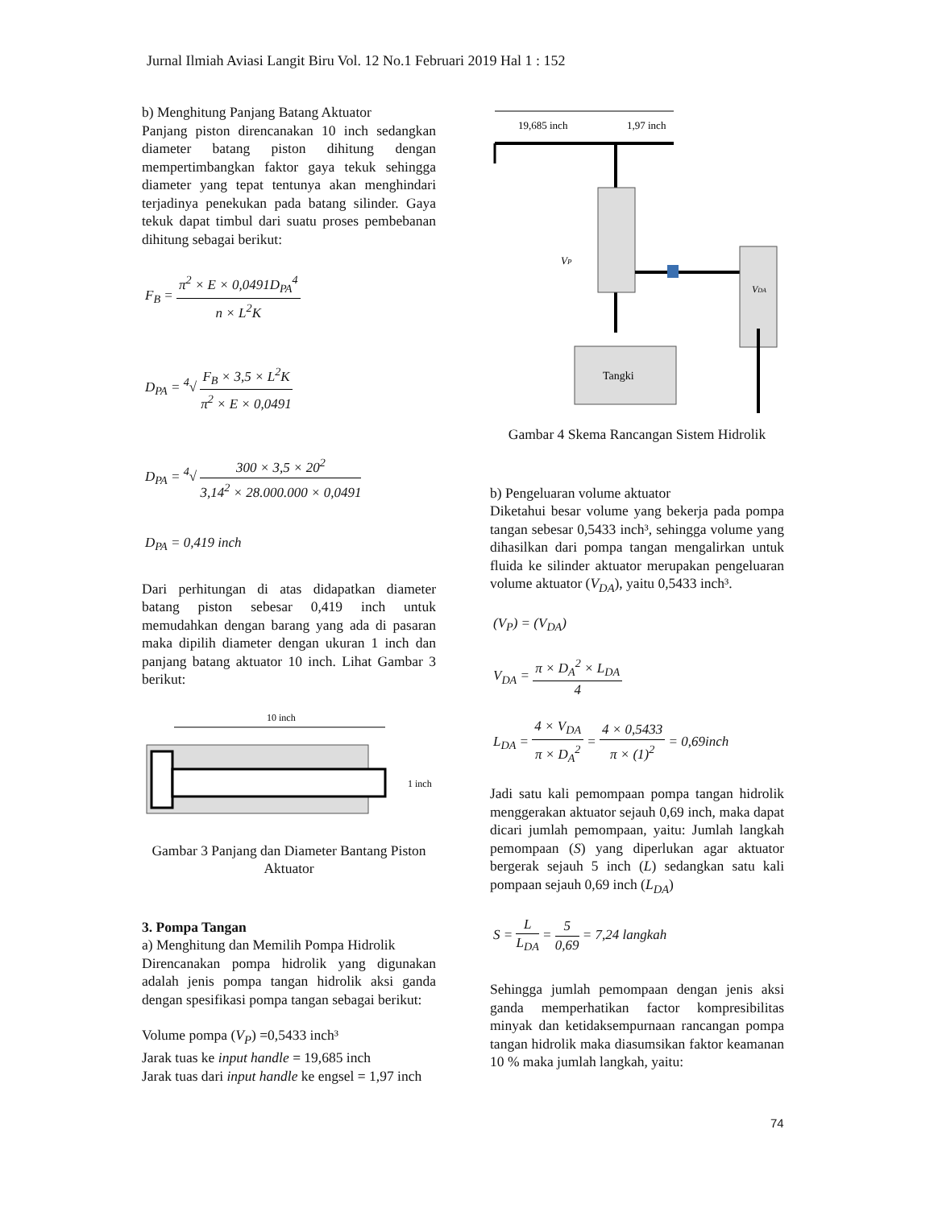Jurnal Ilmiah Aviasi Langit Biru Vol. 12 No.1 Februari 2019 Hal 1 : 152
b) Menghitung Panjang Batang Aktuator
Panjang piston direncanakan 10 inch sedangkan diameter batang piston dihitung dengan mempertimbangkan faktor gaya tekuk sehingga diameter yang tepat tentunya akan menghindari terjadinya penekukan pada batang silinder. Gaya tekuk dapat timbul dari suatu proses pembebanan dihitung sebagai berikut:
F<sub>B</sub> = π<sup>2</sup> × E × 0,0491D<sub>PA</sub><sup>4</sup> n × L<sup>2</sup>K
D<sub>PA</sub> = <sup>4</sup>√ F<sub>B</sub> × 3,5 × L<sup>2</sup>K π<sup>2</sup> × E × 0,0491
D<sub>PA</sub> = <sup>4</sup>√ 300 × 3,5 × 20<sup>2</sup> 3,14<sup>2</sup> × 28.000.000 × 0,0491
D<sub>PA</sub> = 0,419 inch
Dari perhitungan di atas didapatkan diameter batang piston sebesar 0,419 inch untuk memudahkan dengan barang yang ada di pasaran maka dipilih diameter dengan ukuran 1 inch dan panjang batang aktuator 10 inch. Lihat Gambar 3 berikut:
10 inch
1 inch
Gambar 3 Panjang dan Diameter Bantang Piston Aktuator
3. Pompa Tangan
a) Menghitung dan Memilih Pompa Hidrolik
Direncanakan pompa hidrolik yang digunakan adalah jenis pompa tangan hidrolik aksi ganda dengan spesifikasi pompa tangan sebagai berikut:
Volume pompa (V<sub>P</sub>) =0,5433 inch³
Jarak tuas ke input handle = 19,685 inch
Jarak tuas dari input handle ke engsel = 1,97 inch
19,685 inch
1,97 inch
VP
VDA
Tangki
Gambar 4 Skema Rancangan Sistem Hidrolik
b) Pengeluaran volume aktuator
Diketahui besar volume yang bekerja pada pompa tangan sebesar 0,5433 inch³, sehingga volume yang dihasilkan dari pompa tangan mengalirkan untuk fluida ke silinder aktuator merupakan pengeluaran volume aktuator (V<sub>DA</sub>), yaitu 0,5433 inch³.
(V<sub>P</sub>) = (V<sub>DA</sub>)
V<sub>DA</sub> = π × D<sub>A</sub><sup>2</sup> × L<sub>DA</sub> 4
L<sub>DA</sub> = 4 × V<sub>DA</sub> π × D<sub>A</sub><sup>2</sup> = 4 × 0,5433 π × (1)<sup>2</sup> = 0,69inch
Jadi satu kali pemompaan pompa tangan hidrolik menggerakan aktuator sejauh 0,69 inch, maka dapat dicari jumlah pemompaan, yaitu: Jumlah langkah pemompaan (S) yang diperlukan agar aktuator bergerak sejauh 5 inch (L) sedangkan satu kali pompaan sejauh 0,69 inch (L<sub>DA</sub>)
S = L L<sub>DA</sub> = 5 0,69 = 7,24 langkah
Sehingga jumlah pemompaan dengan jenis aksi ganda memperhatikan factor kompresibilitas minyak dan ketidaksempurnaan rancangan pompa tangan hidrolik maka diasumsikan faktor keamanan 10 % maka jumlah langkah, yaitu:
74